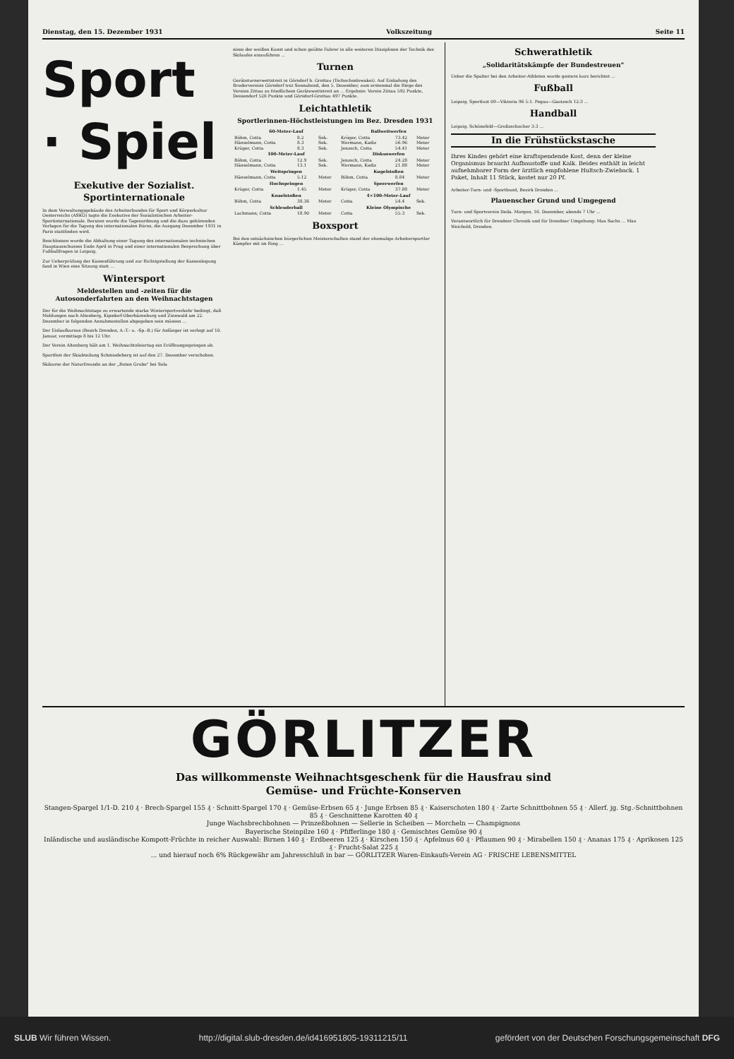Dienstag, den 15. Dezember 1931 Volkszeitung Seite 11
Sport · Spiel
Exekutive der Sozialist. Sportinternationale
In dem Verwaltungsgebäude des Arbeiterbundes für Sport und Körperkultur Oesterreichs (ASKÖ) tagte die Exekutive der Sozialistischen Arbeiter-Sportinternationale. Beraten wurde die Tagesordnung und die dazu gehörenden Vorlagen für die Tagung des internationalen Büros, die Ausgang Dezember 1931 in Paris stattfinden wird.
Beschlossen wurde die Abhaltung einer Tagung des internationalen technischen Hauptausschusses Ende April in Prag und einer internationalen Besprechung über Fußballfragen in Leipzig.
Zur Ueberprüfung der Kassenführung und zur Richtigstellung der Kassenlegung fand in Wien eine Sitzung statt ...
Wintersport
Meldestellen und -zeiten für die Autosonderfahrten an den Weihnachtstagen
Der für die Weihnachtstage zu erwartende starke Wintersportverkehr bedingt, daß Meldungen nach Altenberg, Kipsdorf-Oberbärenburg und Zinnwald am 22. Dezember in folgenden Annahmestellen abgegeben sein müssen ...
Der Eislaufkursus (Bezirk Dresden, A.-T.- u. -Sp.-B.) für Anfänger ist verlegt auf 10. Januar, vormittags 8 bis 12 Uhr.
Der Verein Altenberg hält am 1. Weihnachtsfeiertag ein Eröffnungsspringen ab.
Sportfest der Skiabteilung Schmiedeberg ist auf den 27. Dezember verschoben.
Skikurse der Naturfreunde an der „Roten Grube" bei Sola
nisse der weißen Kunst und schon geübte Fahrer in alle weiteren Disziplinen der Technik des Skilaufes einzuführen ...
Turnen
Geräteturnerwettstreit in Görsdorf b. Grottau (Tschechoslowakei). Auf Einladung des Brudervereins Görsdorf trat Sonnabend, den 5. Dezember, zum erstenmal die Riege des Vereins Zittau zu friedlichem Gerätewettstreit an ... Ergebnis: Verein Zittau 592 Punkte, Dessendorf 526 Punkte und Görsdorf-Grottau 497 Punkte.
Leichtathletik
Sportlerinnen-Höchstleistungen im Bez. Dresden 1931
| 60-Meter-Lauf | | | Ballweitwerfen | | |
| --- | --- | --- | --- | --- | --- |
| Böhm, Cotta | 8.2 | Sek. | Krüger, Cotta | 73.42 | Meter |
| Hänselmann, Cotta | 8.3 | Sek. | Wormann, Kadiz | 56.96 | Meter |
| Krüger, Cotta | 8.3 | Sek. | Jenzsch, Cotta | 54.41 | Meter |
| 100-Meter-Lauf | | | Diskuswerfen | | |
| Böhm, Cotta | 12.9 | Sek. | Jenzsch, Cotta | 24.28 | Meter |
| Hänselmann, Cotta | 13.1 | Sek. | Wormann, Kadiz | 21.88 | Meter |
| Weitspringen | | | Kugelstoßen | | |
| Hänselmann, Cotta | 5.12 | Meter | Böhm, Cotta | 8.84 | Meter |
| Hochspringen | | | Speerwerfen | | |
| Krüger, Cotta | 1.45 | Meter | Krüger, Cotta | 37.88 | Meter |
| Knaelstoßen | | | 4×100-Meter-Lauf | | |
| Böhm, Cotta | 38.36 | Meter | Cotta | 54.4 | Sek. |
| Schleuderball | | | Kleine Olympische | | |
| Lachmann, Cotta | 18.90 | Meter | Cotta | 55.3 | Sek. |
Boxsport
Bei den ostsächsischen bürgerlichen Meisterschaften stand der ehemalige Arbeitersportler Kämpfer mit im Ring ...
Schwerathletik
„Solidaritätskämpfe der Bundestreuen"
Ueber die Spalter bei den Arbeiter-Athleten wurde gestern kurz berichtet ...
Fußball
Leipzig. Sportlust 09—Viktoria 96 5:1. Pegau—Gautzsch 12:3 ...
Handball
Leipzig. Schönefeld—Großzschocher 3:3 ...
In die Frühstückstasche
Ihres Kindes gehört eine kraftspendende Kost, denn der kleine Organismus braucht Aufbaustoffe und Kalk. Beides enthält in leicht aufnehmbarer Form der ärztlich empfohlene Hultsch-Zwieback. 1 Paket, Inhalt 11 Stück, kostet nur 20 Pf.
Arbeiter-Turn- und -Sportbund, Bezirk Dresden ...
Plauenscher Grund und Umgegend
Turn- und Sportverein Deila. Morgen, 16. Dezember, abends 7 Uhr ...
Verantwortlich für Dresdner Chronik und für Dresdner Umgebung: Max Sachs ... Max Weichold, Dresden.
GÖRLITZER
Das willkommenste Weihnachtsgeschenk für die Hausfrau sind
Gemüse- und Früchte-Konserven
Stangen-Spargel 1/1-D. 210 ₰ · Brech-Spargel 155 ₰ · Schnitt-Spargel 170 ₰ · Gemüse-Erbsen 65 ₰ · Junge Erbsen 85 ₰ · Kaiserschoten 180 ₰ · Zarte Schnittbohnen 55 ₰ · Allerf. jg. Stg.-Schnittbohnen 85 ₰ · Geschnittene Karotten 40 ₰
Junge Wachsbrechbohnen — Prinzeßbohnen — Sellerie in Scheiben — Morcheln — Champignons
Bayerische Steinpilze 160 ₰ · Pfifferlinge 180 ₰ · Gemischtes Gemüse 90 ₰
Inländische und ausländische Kompott-Früchte in reicher Auswahl: Birnen 140 ₰ · Erdbeeren 125 ₰ · Kirschen 150 ₰ · Apfelmus 60 ₰ · Pflaumen 90 ₰ · Mirabellen 150 ₰ · Ananas 175 ₰ · Aprikosen 125 ₰ · Frucht-Salat 225 ₰
... und hierauf noch 6% Rückgewähr am Jahresschluß in bar — GÖRLITZER Waren-Einkaufs-Verein AG · FRISCHE LEBENSMITTEL
SLUB Wir führen Wissen. http://digital.slub-dresden.de/id416951805-19311215/11 gefördert von der Deutschen Forschungsgemeinschaft DFG